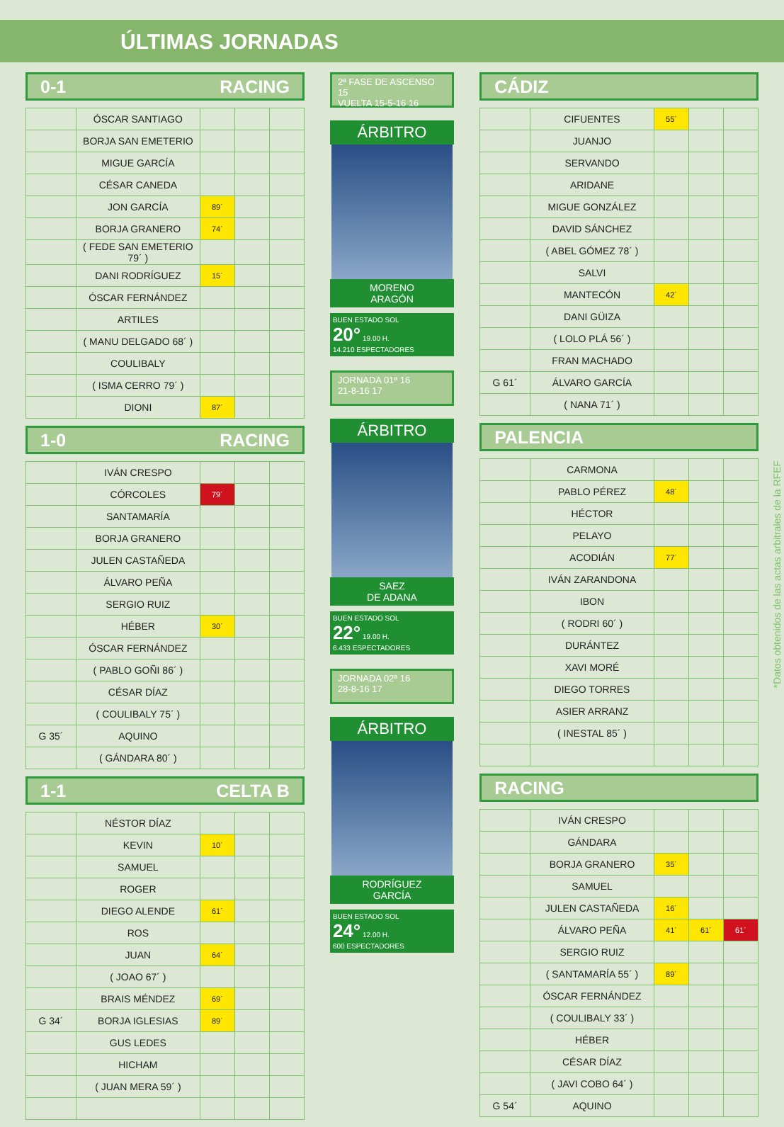ÚLTIMAS JORNADAS
0-1 RACING
| | ÓSCAR SANTIAGO | | | |
| | BORJA SAN EMETERIO | | | |
| | MIGUE GARCÍA | | | |
| | CÉSAR CANEDA | | | |
| | JON GARCÍA | 89´ | | |
| | BORJA GRANERO | 74´ | | |
| | ( FEDE SAN EMETERIO 79´ ) | | | |
| | DANI RODRÍGUEZ | 15´ | | |
| | ÓSCAR FERNÁNDEZ | | | |
| | ARTILES | | | |
| | ( MANU DELGADO 68´ ) | | | |
| | COULIBALY | | | |
| | ( ISMA CERRO 79´ ) | | | |
| | DIONI | 87´ | | |
1-0 RACING
| | IVÁN CRESPO | | | |
| | CÓRCOLES | 79´ | | |
| | SANTAMARÍA | | | |
| | BORJA GRANERO | | | |
| | JULEN CASTAÑEDA | | | |
| | ÁLVARO PEÑA | | | |
| | SERGIO RUIZ | | | |
| | HÉBER | 30´ | | |
| | ÓSCAR FERNÁNDEZ | | | |
| | ( PABLO GOÑI 86´ ) | | | |
| | CÉSAR DÍAZ | | | |
| | ( COULIBALY 75´ ) | | | |
| G 35´ | AQUINO | | | |
| | ( GÁNDARA 80´ ) | | | |
1-1 CELTA B
| | NÉSTOR DÍAZ | | | |
| | KEVIN | 10´ | | |
| | SAMUEL | | | |
| | ROGER | | | |
| | DIEGO ALENDE | 61´ | | |
| | ROS | | | |
| | JUAN | 64´ | | |
| | ( JOAO 67´ ) | | | |
| | BRAIS MÉNDEZ | 69´ | | |
| G 34´ | BORJA IGLESIAS | 89´ | | |
| | GUS LEDES | | | |
| | HICHAM | | | |
| | ( JUAN MERA 59´ ) | | | |
2ª FASE DE ASCENSO 15
VUELTA 15-5-16 16
ÁRBITRO
MORENO
ARAGÓN
BUEN ESTADO SOL
20° 19.00 H.
14.210 ESPECTADORES
JORNADA 01ª 16
21-8-16 17
ÁRBITRO
SAEZ
DE ADANA
BUEN ESTADO SOL
22° 19.00 H.
6.433 ESPECTADORES
JORNADA 02ª 16
28-8-16 17
ÁRBITRO
RODRÍGUEZ
GARCÍA
BUEN ESTADO SOL
24° 12.00 H.
600 ESPECTADORES
CÁDIZ
| | CIFUENTES | 55´ | | |
| | JUANJO | | | |
| | SERVANDO | | | |
| | ARIDANE | | | |
| | MIGUE GONZÁLEZ | | | |
| | DAVID SÁNCHEZ | | | |
| | ( ABEL GÓMEZ 78´ ) | | | |
| | SALVI | | | |
| | MANTECÓN | 42´ | | |
| | DANI GÜIZA | | | |
| | ( LOLO PLÁ 56´ ) | | | |
| | FRAN MACHADO | | | |
| G 61´ | ÁLVARO GARCÍA | | | |
| | ( NANA 71´ ) | | | |
PALENCIA
| | CARMONA | | | |
| | PABLO PÉREZ | 48´ | | |
| | HÉCTOR | | | |
| | PELAYO | | | |
| | ACODIÁN | 77´ | | |
| | IVÁN ZARANDONA | | | |
| | IBON | | | |
| | ( RODRI 60´ ) | | | |
| | DURÁNTEZ | | | |
| | XAVI MORÉ | | | |
| | DIEGO TORRES | | | |
| | ASIER ARRANZ | | | |
| | ( INESTAL 85´ ) | | | |
RACING
| | IVÁN CRESPO | | | |
| | GÁNDARA | | | |
| | BORJA GRANERO | 35´ | | |
| | SAMUEL | | | |
| | JULEN CASTAÑEDA | 16´ | | |
| | ÁLVARO PEÑA | 41´ | 61´ | 61´ |
| | SERGIO RUIZ | | | |
| | ( SANTAMARÍA 55´ ) | 89´ | | |
| | ÓSCAR FERNÁNDEZ | | | |
| | ( COULIBALY 33´ ) | | | |
| | HÉBER | | | |
| | CÉSAR DÍAZ | | | |
| | ( JAVI COBO 64´ ) | | | |
| G 54´ | AQUINO | | | |
*Datos obtenidos de las actas arbitrales de la RFEF